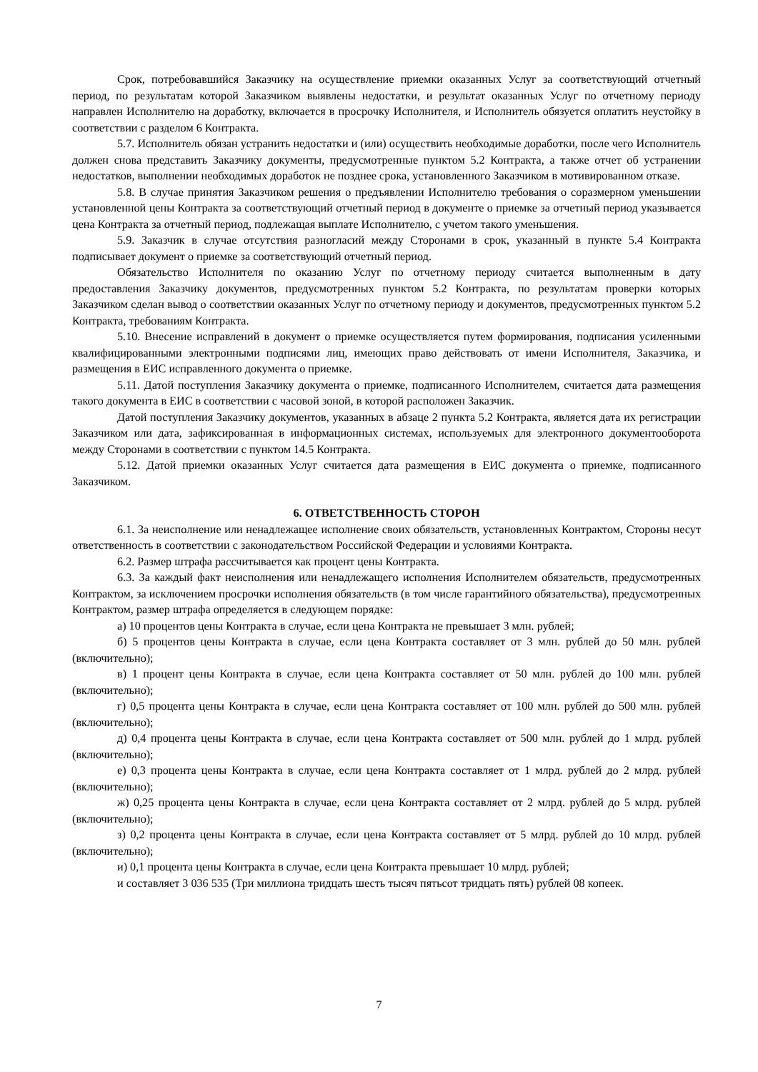Срок, потребовавшийся Заказчику на осуществление приемки оказанных Услуг за соответствующий отчетный период, по результатам которой Заказчиком выявлены недостатки, и результат оказанных Услуг по отчетному периоду направлен Исполнителю на доработку, включается в просрочку Исполнителя, и Исполнитель обязуется оплатить неустойку в соответствии с разделом 6 Контракта.
5.7. Исполнитель обязан устранить недостатки и (или) осуществить необходимые доработки, после чего Исполнитель должен снова представить Заказчику документы, предусмотренные пунктом 5.2 Контракта, а также отчет об устранении недостатков, выполнении необходимых доработок не позднее срока, установленного Заказчиком в мотивированном отказе.
5.8. В случае принятия Заказчиком решения о предъявлении Исполнителю требования о соразмерном уменьшении установленной цены Контракта за соответствующий отчетный период в документе о приемке за отчетный период указывается цена Контракта за отчетный период, подлежащая выплате Исполнителю, с учетом такого уменьшения.
5.9. Заказчик в случае отсутствия разногласий между Сторонами в срок, указанный в пункте 5.4 Контракта подписывает документ о приемке за соответствующий отчетный период.
Обязательство Исполнителя по оказанию Услуг по отчетному периоду считается выполненным в дату предоставления Заказчику документов, предусмотренных пунктом 5.2 Контракта, по результатам проверки которых Заказчиком сделан вывод о соответствии оказанных Услуг по отчетному периоду и документов, предусмотренных пунктом 5.2 Контракта, требованиям Контракта.
5.10. Внесение исправлений в документ о приемке осуществляется путем формирования, подписания усиленными квалифицированными электронными подписями лиц, имеющих право действовать от имени Исполнителя, Заказчика, и размещения в ЕИС исправленного документа о приемке.
5.11. Датой поступления Заказчику документа о приемке, подписанного Исполнителем, считается дата размещения такого документа в ЕИС в соответствии с часовой зоной, в которой расположен Заказчик.
Датой поступления Заказчику документов, указанных в абзаце 2 пункта 5.2 Контракта, является дата их регистрации Заказчиком или дата, зафиксированная в информационных системах, используемых для электронного документооборота между Сторонами в соответствии с пунктом 14.5 Контракта.
5.12. Датой приемки оказанных Услуг считается дата размещения в ЕИС документа о приемке, подписанного Заказчиком.
6. ОТВЕТСТВЕННОСТЬ СТОРОН
6.1. За неисполнение или ненадлежащее исполнение своих обязательств, установленных Контрактом, Стороны несут ответственность в соответствии с законодательством Российской Федерации и условиями Контракта.
6.2. Размер штрафа рассчитывается как процент цены Контракта.
6.3. За каждый факт неисполнения или ненадлежащего исполнения Исполнителем обязательств, предусмотренных Контрактом, за исключением просрочки исполнения обязательств (в том числе гарантийного обязательства), предусмотренных Контрактом, размер штрафа определяется в следующем порядке:
а) 10 процентов цены Контракта в случае, если цена Контракта не превышает 3 млн. рублей;
б) 5 процентов цены Контракта в случае, если цена Контракта составляет от 3 млн. рублей до 50 млн. рублей (включительно);
в) 1 процент цены Контракта в случае, если цена Контракта составляет от 50 млн. рублей до 100 млн. рублей (включительно);
г) 0,5 процента цены Контракта в случае, если цена Контракта составляет от 100 млн. рублей до 500 млн. рублей (включительно);
д) 0,4 процента цены Контракта в случае, если цена Контракта составляет от 500 млн. рублей до 1 млрд. рублей (включительно);
е) 0,3 процента цены Контракта в случае, если цена Контракта составляет от 1 млрд. рублей до 2 млрд. рублей (включительно);
ж) 0,25 процента цены Контракта в случае, если цена Контракта составляет от 2 млрд. рублей до 5 млрд. рублей (включительно);
з) 0,2 процента цены Контракта в случае, если цена Контракта составляет от 5 млрд. рублей до 10 млрд. рублей (включительно);
и) 0,1 процента цены Контракта в случае, если цена Контракта превышает 10 млрд. рублей;
и составляет 3 036 535 (Три миллиона тридцать шесть тысяч пятьсот тридцать пять) рублей 08 копеек.
7